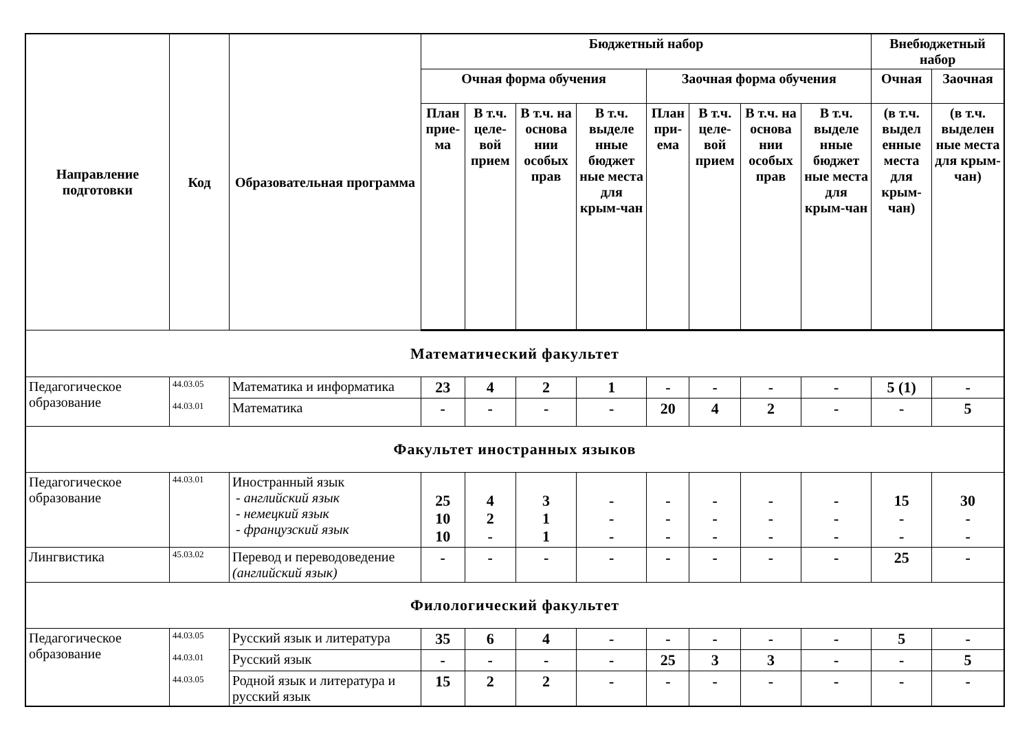| Направление подготовки | Код | Образовательная программа | Бюджетный набор | | | | | | | | Внебюджетный набор | |
| --- | --- | --- | --- | --- | --- | --- | --- | --- | --- | --- | --- | --- |
| | | | Очная форма обучения | | | | Заочная форма обучения | | | | Очная | Заочная |
| | | | План прие-ма | В т.ч. целе-вой прием | В т.ч. на основа нии особых прав | В т.ч. выделе нные бюджет ные места для крым-чан | План при-ема | В т.ч. целе-вой прием | В т.ч. на основа нии особых прав | В т.ч. выделе нные бюджет ные места для крым-чан | (в т.ч. выдел енные места для крым-чан) | (в т.ч. выделен ные места для крым-чан) |
| Математический факультет | | | | | | | | | | | | |
| Педагогическое образование | 44.03.05 44.03.01 | Математика и информатика | 23 | 4 | 2 | 1 | - | - | - | - | 5 (1) | - |
| | | Математика | - | - | - | - | 20 | 4 | 2 | - | - | 5 |
| Факультет иностранных языков | | | | | | | | | | | | |
| Педагогическое образование | 44.03.01 | Иностранный язык - английский язык - немецкий язык - французский язык | 25 10 10 | 4 2 - | 3 1 1 | - - - | - - - | - - - | - - - | - - - | 15 - - | 30 - - |
| Лингвистика | 45.03.02 | Перевод и переводоведение (английский язык) | - | - | - | - | - | - | - | - | 25 | - |
| Филологический факультет | | | | | | | | | | | | |
| Педагогическое образование | 44.03.05 44.03.01 44.03.05 | Русский язык и литература | 35 | 6 | 4 | - | - | - | - | - | 5 | - |
| | | Русский язык | - | - | - | - | 25 | 3 | 3 | - | - | 5 |
| | | Родной язык и литература и русский язык | 15 | 2 | 2 | - | - | - | - | - | - | - |